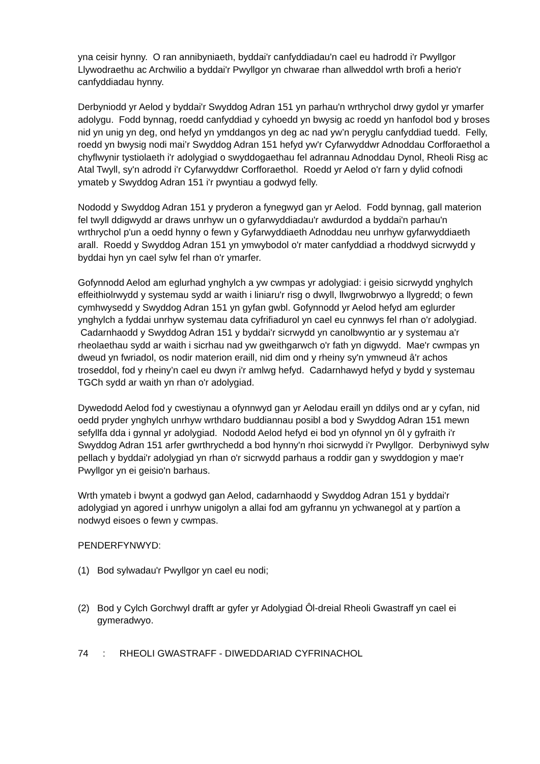yna ceisir hynny. O ran annibyniaeth, byddai'r canfyddiadau'n cael eu hadrodd i'r Pwyllgor Llywodraethu ac Archwilio a byddai'r Pwyllgor yn chwarae rhan allweddol wrth brofi a herio'r canfyddiadau hynny.
Derbyniodd yr Aelod y byddai'r Swyddog Adran 151 yn parhau'n wrthrychol drwy gydol yr ymarfer adolygu. Fodd bynnag, roedd canfyddiad y cyhoedd yn bwysig ac roedd yn hanfodol bod y broses nid yn unig yn deg, ond hefyd yn ymddangos yn deg ac nad yw’n peryglu canfyddiad tuedd. Felly, roedd yn bwysig nodi mai’r Swyddog Adran 151 hefyd yw'r Cyfarwyddwr Adnoddau Corfforaethol a chyflwynir tystiolaeth i'r adolygiad o swyddogaethau fel adrannau Adnoddau Dynol, Rheoli Risg ac Atal Twyll, sy'n adrodd i'r Cyfarwyddwr Corfforaethol. Roedd yr Aelod o'r farn y dylid cofnodi ymateb y Swyddog Adran 151 i'r pwyntiau a godwyd felly.
Nododd y Swyddog Adran 151 y pryderon a fynegwyd gan yr Aelod. Fodd bynnag, gall materion fel twyll ddigwydd ar draws unrhyw un o gyfarwyddiadau'r awdurdod a byddai'n parhau'n wrthrychol p'un a oedd hynny o fewn y Gyfarwyddiaeth Adnoddau neu unrhyw gyfarwyddiaeth arall. Roedd y Swyddog Adran 151 yn ymwybodol o'r mater canfyddiad a rhoddwyd sicrwydd y byddai hyn yn cael sylw fel rhan o'r ymarfer.
Gofynnodd Aelod am eglurhad ynghylch a yw cwmpas yr adolygiad: i geisio sicrwydd ynghylch effeithiolrwydd y systemau sydd ar waith i liniaru'r risg o dwyll, llwgrwobrwyo a llygredd; o fewn cymhwysedd y Swyddog Adran 151 yn gyfan gwbl. Gofynnodd yr Aelod hefyd am eglurder ynghylch a fyddai unrhyw systemau data cyfrifiadurol yn cael eu cynnwys fel rhan o'r adolygiad. Cadarnhaodd y Swyddog Adran 151 y byddai'r sicrwydd yn canolbwyntio ar y systemau a'r rheolaethau sydd ar waith i sicrhau nad yw gweithgarwch o'r fath yn digwydd. Mae'r cwmpas yn dweud yn fwriadol, os nodir materion eraill, nid dim ond y rheiny sy'n ymwneud â'r achos troseddol, fod y rheiny’n cael eu dwyn i'r amlwg hefyd. Cadarnhawyd hefyd y bydd y systemau TGCh sydd ar waith yn rhan o'r adolygiad.
Dywedodd Aelod fod y cwestiynau a ofynnwyd gan yr Aelodau eraill yn ddilys ond ar y cyfan, nid oedd pryder ynghylch unrhyw wrthdaro buddiannau posibl a bod y Swyddog Adran 151 mewn sefyllfa dda i gynnal yr adolygiad. Nododd Aelod hefyd ei bod yn ofynnol yn ôl y gyfraith i'r Swyddog Adran 151 arfer gwrthrychedd a bod hynny'n rhoi sicrwydd i'r Pwyllgor. Derbyniwyd sylw pellach y byddai'r adolygiad yn rhan o'r sicrwydd parhaus a roddir gan y swyddogion y mae'r Pwyllgor yn ei geisio'n barhaus.
Wrth ymateb i bwynt a godwyd gan Aelod, cadarnhaodd y Swyddog Adran 151 y byddai'r adolygiad yn agored i unrhyw unigolyn a allai fod am gyfrannu yn ychwanegol at y partïon a nodwyd eisoes o fewn y cwmpas.
PENDERFYNWYD:
(1) Bod sylwadau'r Pwyllgor yn cael eu nodi;
(2) Bod y Cylch Gorchwyl drafft ar gyfer yr Adolygiad Ôl-dreial Rheoli Gwastraff yn cael ei gymeradwyo.
74: RHEOLI GWASTRAFF - DIWEDDARIAD CYFRINACHOL